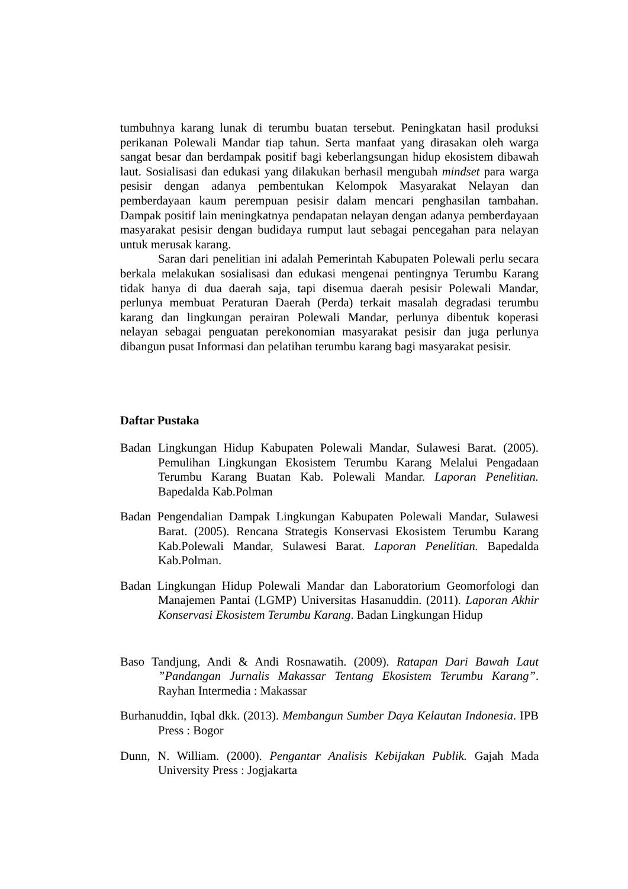tumbuhnya karang lunak di terumbu buatan tersebut. Peningkatan hasil produksi perikanan Polewali Mandar tiap tahun. Serta manfaat yang dirasakan oleh warga sangat besar dan berdampak positif bagi keberlangsungan hidup ekosistem dibawah laut. Sosialisasi dan edukasi yang dilakukan berhasil mengubah mindset para warga pesisir dengan adanya pembentukan Kelompok Masyarakat Nelayan dan pemberdayaan kaum perempuan pesisir dalam mencari penghasilan tambahan. Dampak positif lain meningkatnya pendapatan nelayan dengan adanya pemberdayaan masyarakat pesisir dengan budidaya rumput laut sebagai pencegahan para nelayan untuk merusak karang.
Saran dari penelitian ini adalah Pemerintah Kabupaten Polewali perlu secara berkala melakukan sosialisasi dan edukasi mengenai pentingnya Terumbu Karang tidak hanya di dua daerah saja, tapi disemua daerah pesisir Polewali Mandar, perlunya membuat Peraturan Daerah (Perda) terkait masalah degradasi terumbu karang dan lingkungan perairan Polewali Mandar, perlunya dibentuk koperasi nelayan sebagai penguatan perekonomian masyarakat pesisir dan juga perlunya dibangun pusat Informasi dan pelatihan terumbu karang bagi masyarakat pesisir.
Daftar Pustaka
Badan Lingkungan Hidup Kabupaten Polewali Mandar, Sulawesi Barat. (2005). Pemulihan Lingkungan Ekosistem Terumbu Karang Melalui Pengadaan Terumbu Karang Buatan Kab. Polewali Mandar. Laporan Penelitian. Bapedalda Kab.Polman
Badan Pengendalian Dampak Lingkungan Kabupaten Polewali Mandar, Sulawesi Barat. (2005). Rencana Strategis Konservasi Ekosistem Terumbu Karang Kab.Polewali Mandar, Sulawesi Barat. Laporan Penelitian. Bapedalda Kab.Polman.
Badan Lingkungan Hidup Polewali Mandar dan Laboratorium Geomorfologi dan Manajemen Pantai (LGMP) Universitas Hasanuddin. (2011). Laporan Akhir Konservasi Ekosistem Terumbu Karang. Badan Lingkungan Hidup
Baso Tandjung, Andi & Andi Rosnawatih. (2009). Ratapan Dari Bawah Laut ”Pandangan Jurnalis Makassar Tentang Ekosistem Terumbu Karang”. Rayhan Intermedia : Makassar
Burhanuddin, Iqbal dkk. (2013). Membangun Sumber Daya Kelautan Indonesia. IPB Press : Bogor
Dunn, N. William. (2000). Pengantar Analisis Kebijakan Publik. Gajah Mada University Press : Jogjakarta